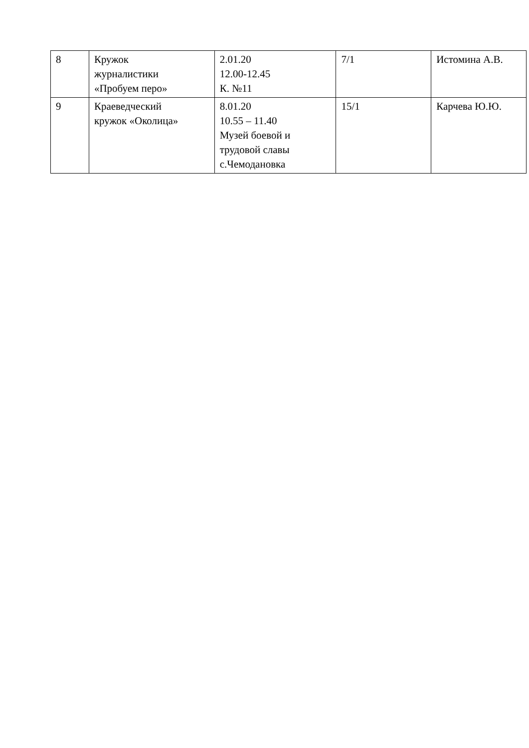| 8 | Кружок журналистики «Пробуем перо» | 2.01.20 12.00-12.45 К. №11 | 7/1 | Истомина А.В. |
| 9 | Краеведческий кружок «Околица» | 8.01.20 10.55 – 11.40 Музей боевой и трудовой славы с.Чемодановка | 15/1 | Карчева Ю.Ю. |